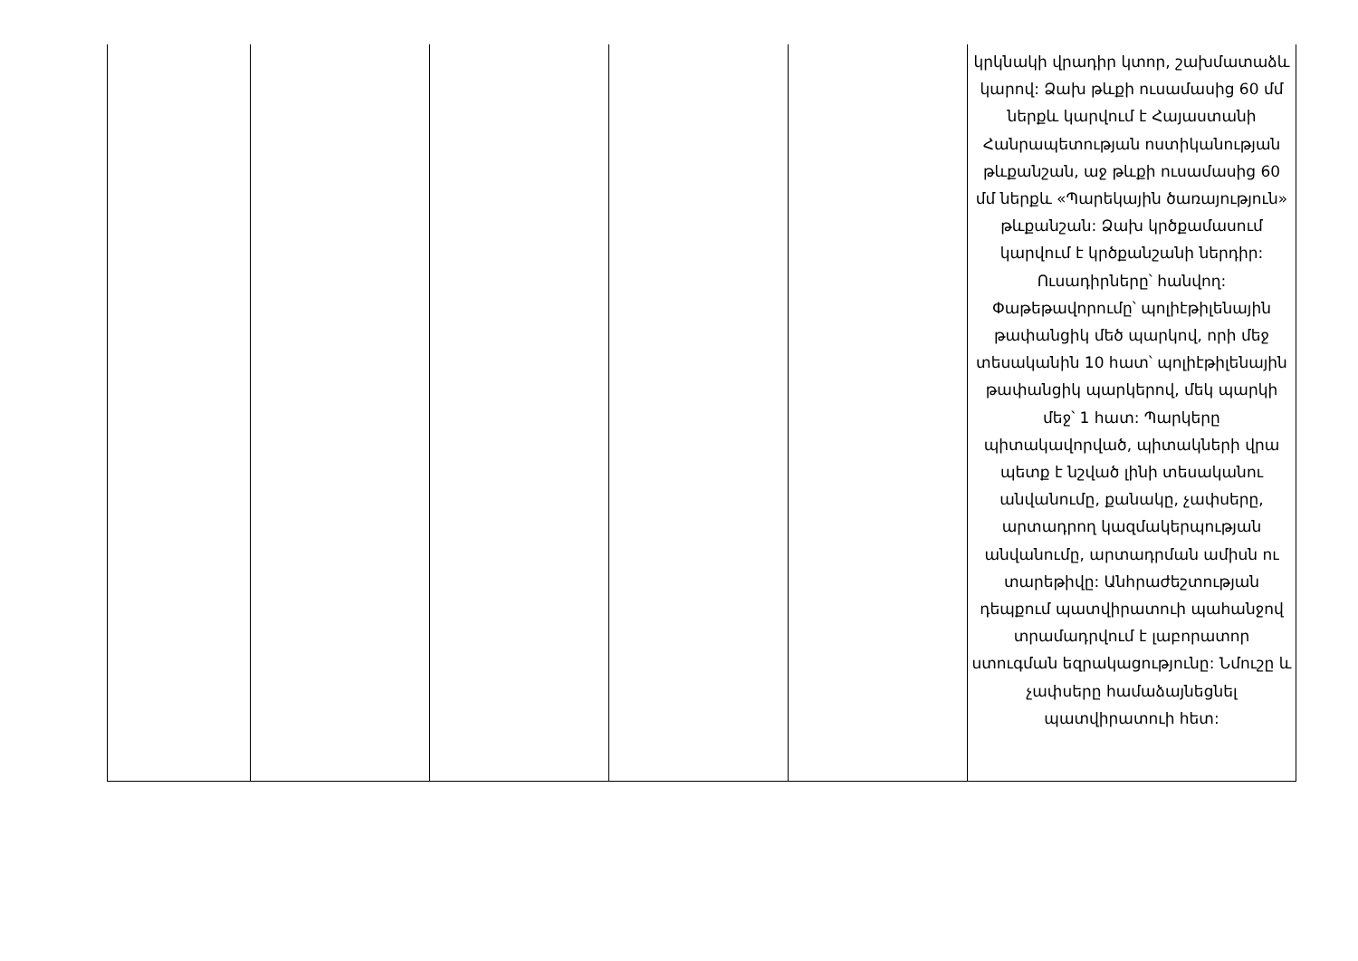| | | | | | կրկնակի վրադիր կտոր, շախմատաձև կարով: Ձախ թևքի ուսամասից 60 մմ ներքև կարվում է Հայաստանի Հանրապետության ոստիկանության թևքանշան, աջ թևքի ուսամասից 60 մմ ներքև «Պարեկային ծառայություն» թևքանշան: Ձախ կրծքամասում կարվում է կրծքանշանի ներդիր: Ուսադիրները՝ հանվող: Փաթեթավորումը՝ պոլիէթիլենային թափանցիկ մեծ պարկով, որի մեջ տեսականին 10 հատ՝ պոլիէթիլենային թափանցիկ պարկերով, մեկ պարկի մեջ՝ 1 հատ: Պարկերը պիտակավորված, պիտակների վրա պետք է նշված լինի տեսականու անվանումը, քանակը, չափսերը, արտադրող կազմակերպության անվանումը, արտադրման ամիսն ու տարեթիվը: Անհրաժեշտության դեպքում պատվիրատուի պահանջով տրամադրվում է լաբորատոր ստուգման եզրակացությունը: Նմուշը և չափսերը համաձայնեցնել պատվիրատուի հետ: |